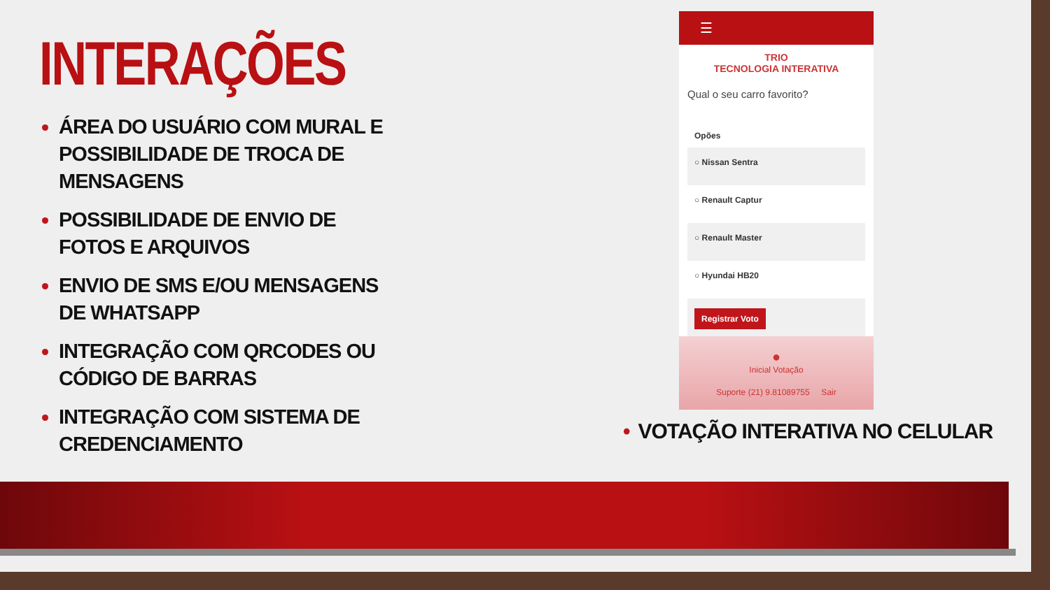INTERAÇÕES
ÁREA DO USUÁRIO COM MURAL E POSSIBILIDADE DE TROCA DE MENSAGENS
POSSIBILIDADE DE ENVIO DE FOTOS E ARQUIVOS
ENVIO DE SMS E/OU MENSAGENS DE WHATSAPP
INTEGRAÇÃO COM QRCODES OU CÓDIGO DE BARRAS
INTEGRAÇÃO COM SISTEMA DE CREDENCIAMENTO
☰
TRIO
TECNOLOGIA INTERATIVA
Qual o seu carro favorito?
Opões
○ Nissan Sentra
○ Renault Captur
○ Renault Master
○ Hyundai HB20
Registrar Voto
●
Inicial Votação
Suporte (21) 9.81089755 Sair
• VOTAÇÃO INTERATIVA NO CELULAR